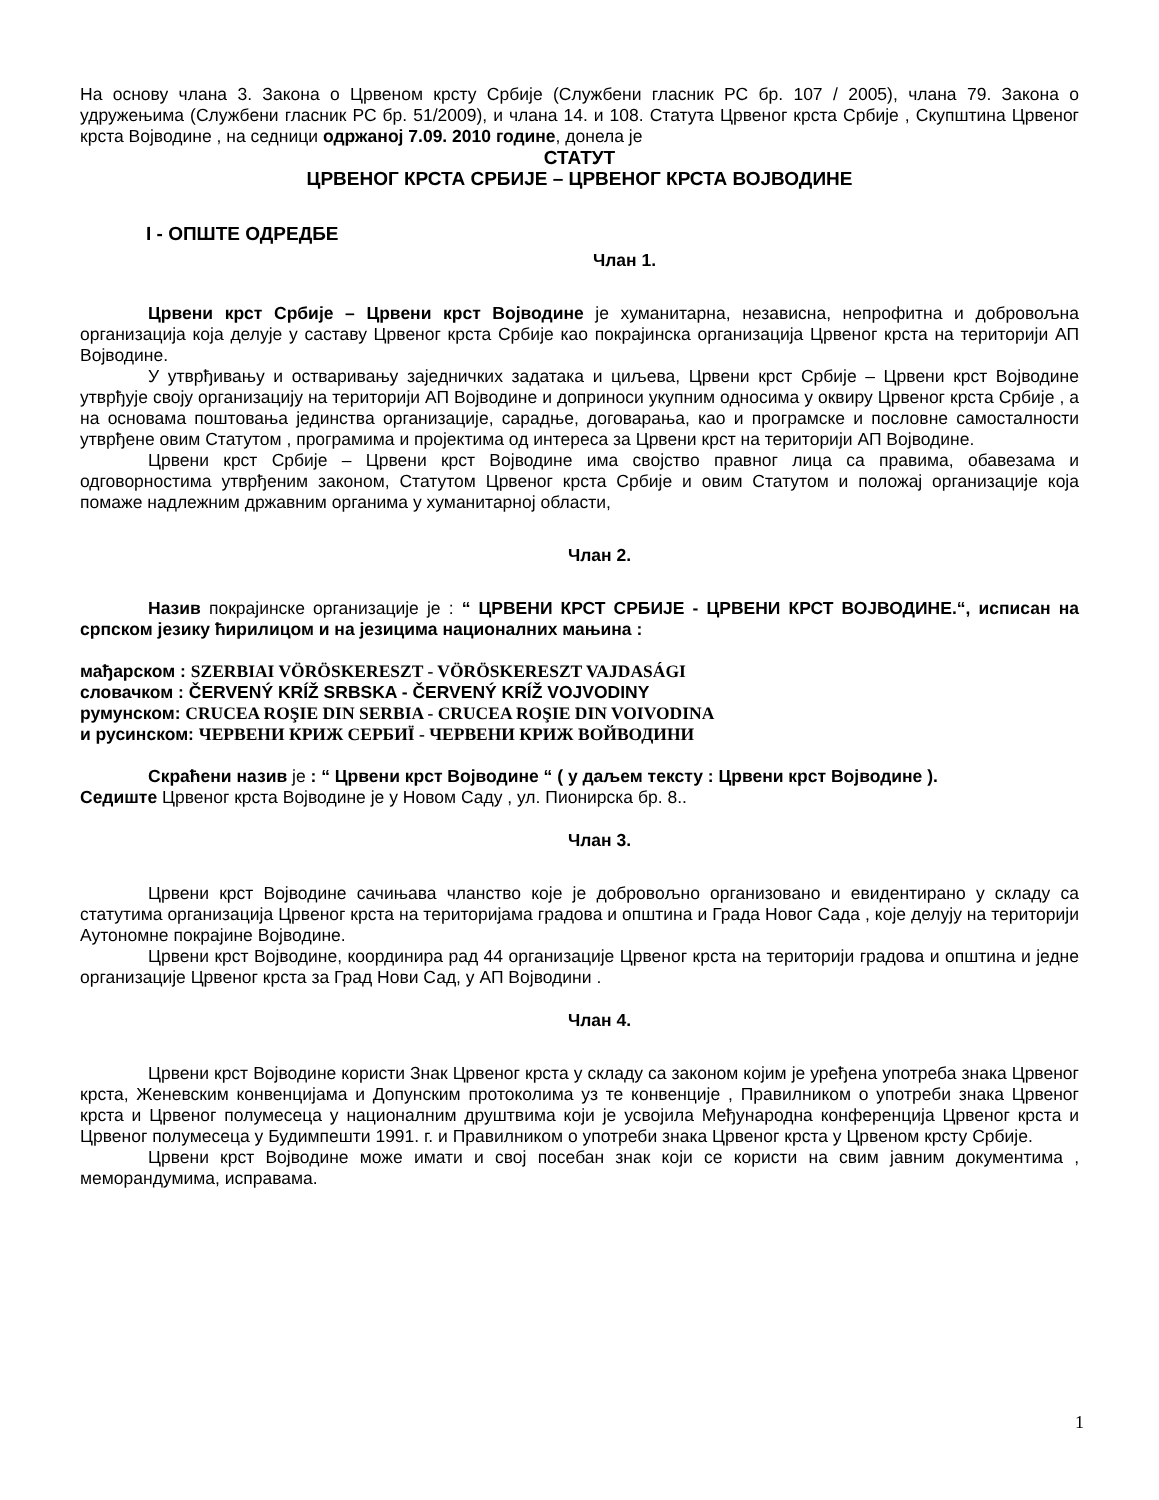На основу члана 3. Закона о Црвеном крсту Србије (Службени гласник РС бр. 107 / 2005), члана 79. Закона о удружењима (Службени гласник РС бр. 51/2009), и члана 14. и 108. Статута Црвеног крста Србије , Скупштина Црвеног крста Војводине , на седници одржаној 7.09. 2010 године, донела је
СТАТУТ
ЦРВЕНОГ КРСТА СРБИЈЕ – ЦРВЕНОГ КРСТА ВОЈВОДИНЕ
I - ОПШТЕ ОДРЕДБЕ
Члан 1.
Црвени крст Србије – Црвени крст Војводине је хуманитарна, независна, непрофитна и добровољна организација која делује у саставу Црвеног крста Србије као покрајинска организација Црвеног крста на територији АП Војводине.
У утврђивању и остваривању заједничких задатака и циљева, Црвени крст Србије – Црвени крст Војводине утврђује своју организацију на територији АП Војводине и доприноси укупним односима у оквиру Црвеног крста Србије , а на основама поштовања јединства организације, сарадње, договарања, као и програмске и пословне самосталности утврђене овим Статутом , програмима и пројектима од интереса за Црвени крст на територији АП Војводине.
Црвени крст Србије – Црвени крст Војводине има својство правног лица са правима, обавезама и одговорностима утврђеним законом, Статутом Црвеног крста Србије и овим Статутом и положај организације која помаже надлежним државним органима у хуманитарној области,
Члан 2.
Назив покрајинске организације је : “ ЦРВЕНИ КРСТ СРБИЈЕ - ЦРВЕНИ КРСТ ВОЈВОДИНЕ.“, исписан на српском језику ћирилицом и на језицима националних мањина :
мађарском : SZERBIAI VÖRÖSKERESZT - VÖRÖSKERESZT VAJDASÁGI
словачком : ČERVENÝ KRÍŽ SRBSKA - ČERVENÝ KRÍŽ VOJVODINY
румунском: CRUCEA ROŞIE DIN SERBIA - CRUCEA ROŞIE DIN VOIVODINA
и русинском: ЧЕРВЕНИ КРИЖ СЕРБИЇ - ЧЕРВЕНИ КРИЖ ВОЙВОДИНИ
Скраћени назив је : “ Црвени крст Војводине “ ( у даљем тексту : Црвени крст Војводине ).
Седиште Црвеног крста Војводине је у Новом Саду , ул. Пионирска бр. 8..
Члан 3.
Црвени крст Војводине сачињава чланство које је добровољно организовано и евидентирано у складу са статутима организација Црвеног крста на територијама градова и општина и Града Новог Сада , које делују на територији Аутономне покрајине Војводине.
Црвени крст Војводине, координира рад 44 организације Црвеног крста на територији градова и општина и једне организације Црвеног крста за Град Нови Сад, у АП Војводини .
Члан 4.
Црвени крст Војводине користи Знак Црвеног крста у складу са законом којим је уређена употреба знака Црвеног крста, Женевским конвенцијама и Допунским протоколима уз те конвенције , Правилником о употреби знака Црвеног крста и Црвеног полумесеца у националним друштвима који је усвојила Међународна конференција Црвеног крста и Црвеног полумесеца у Будимпешти 1991. г. и Правилником о употреби знака Црвеног крста у Црвеном крсту Србије.
Црвени крст Војводине може имати и свој посебан знак који се користи на свим јавним документима , меморандумима, исправама.
1